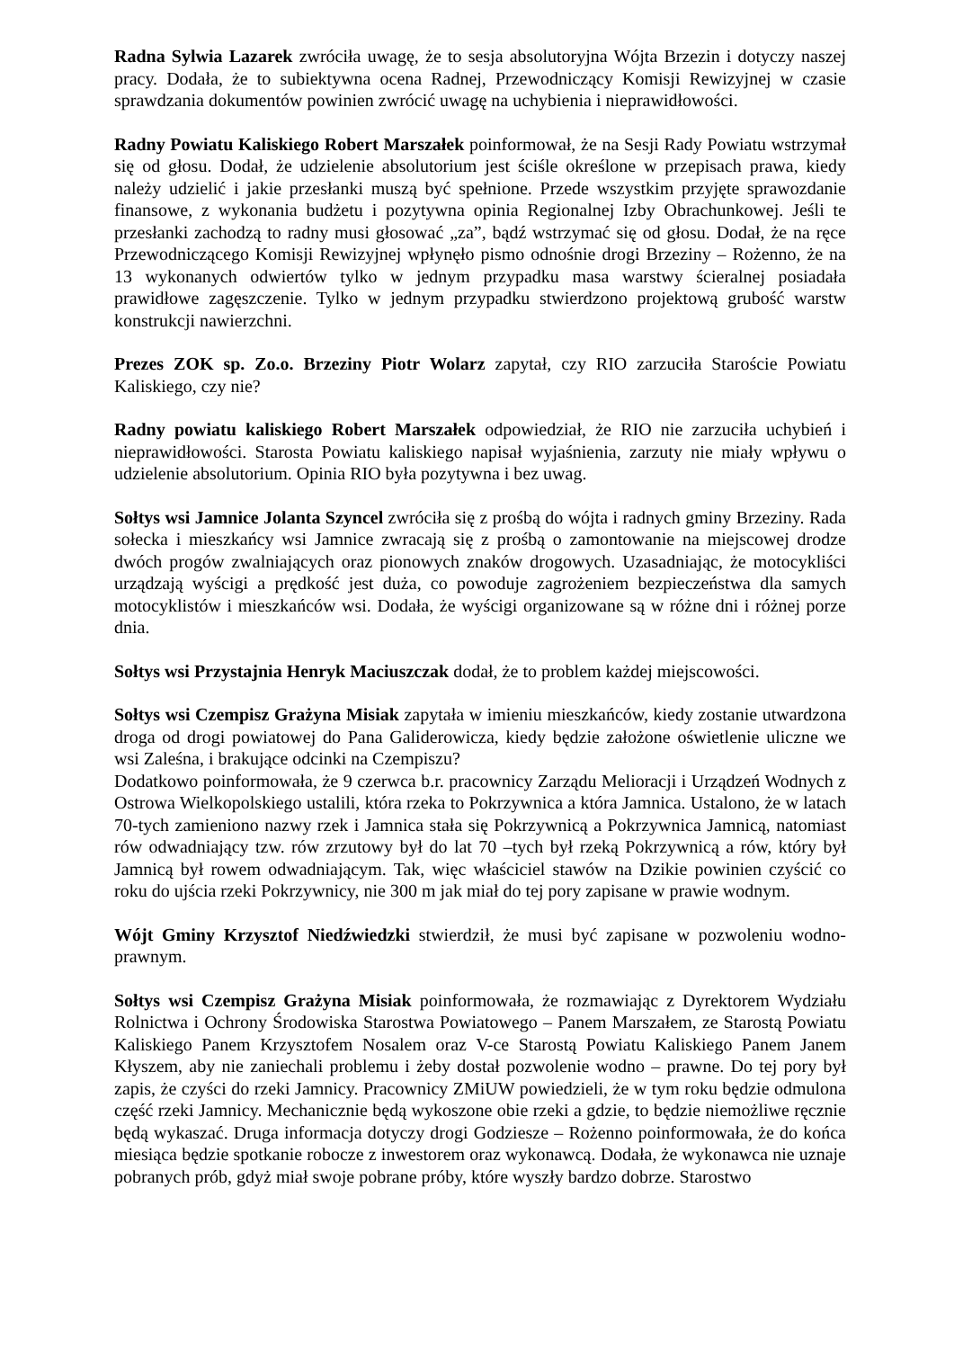Radna Sylwia Lazarek zwróciła uwagę, że to sesja absolutoryjna Wójta Brzezin i dotyczy naszej pracy. Dodała, że to subiektywna ocena Radnej, Przewodniczący Komisji Rewizyjnej w czasie sprawdzania dokumentów powinien zwrócić uwagę na uchybienia i nieprawidłowości.
Radny Powiatu Kaliskiego Robert Marszałek poinformował, że na Sesji Rady Powiatu wstrzymał się od głosu. Dodał, że udzielenie absolutorium jest ściśle określone w przepisach prawa, kiedy należy udzielić i jakie przesłanki muszą być spełnione. Przede wszystkim przyjęte sprawozdanie finansowe, z wykonania budżetu i pozytywna opinia Regionalnej Izby Obrachunkowej. Jeśli te przesłanki zachodzą to radny musi głosować „za”, bądź wstrzymać się od głosu. Dodał, że na ręce Przewodniczącego Komisji Rewizyjnej wpłynęło pismo odnośnie drogi Brzeziny – Rożenno, że na 13 wykonanych odwiertów tylko w jednym przypadku masa warstwy ścieralnej posiadała prawidłowe zagęszczenie. Tylko w jednym przypadku stwierdzono projektową grubość warstw konstrukcji nawierzchni.
Prezes ZOK sp. Zo.o. Brzeziny Piotr Wolarz zapytał, czy RIO zarzuciła Staroście Powiatu Kaliskiego, czy nie?
Radny powiatu kaliskiego Robert Marszałek odpowiedział, że RIO nie zarzuciła uchybień i nieprawidłowości. Starosta Powiatu kaliskiego napisał wyjaśnienia, zarzuty nie miały wpływu o udzielenie absolutorium. Opinia RIO była pozytywna i bez uwag.
Sołtys wsi Jamnice Jolanta Szyncel zwróciła się z prośbą do wójta i radnych gminy Brzeziny. Rada sołecka i mieszkańcy wsi Jamnice zwracają się z prośbą o zamontowanie na miejscowej drodze dwóch progów zwalniających oraz pionowych znaków drogowych. Uzasadniając, że motocykliści urządzają wyścigi a prędkość jest duża, co powoduje zagrożeniem bezpieczeństwa dla samych motocyklistów i mieszkańców wsi. Dodała, że wyścigi organizowane są w różne dni i różnej porze dnia.
Sołtys wsi Przystajnia Henryk Maciuszczak dodał, że to problem każdej miejscowości.
Sołtys wsi Czempisz Grażyna Misiak zapytała w imieniu mieszkańców, kiedy zostanie utwardzona droga od drogi powiatowej do Pana Galiderowicza, kiedy będzie założone oświetlenie uliczne we wsi Zaleśna, i brakujące odcinki na Czempiszu?
Dodatkowo poinformowała, że 9 czerwca b.r. pracownicy Zarządu Melioracji i Urządzeń Wodnych z Ostrowa Wielkopolskiego ustalili, która rzeka to Pokrzywnica a która Jamnica. Ustalono, że w latach 70-tych zamieniono nazwy rzek i Jamnica stała się Pokrzywnicą a Pokrzywnica Jamnicą, natomiast rów odwadniający tzw. rów zrzutowy był do lat 70 –tych był rzeką Pokrzywnicą a rów, który był Jamnicą był rowem odwadniającym. Tak, więc właściciel stawów na Dzikie powinien czyścić co roku do ujścia rzeki Pokrzywnicy, nie 300 m jak miał do tej pory zapisane w prawie wodnym.
Wójt Gminy Krzysztof Niedźwiedzki stwierdził, że musi być zapisane w pozwoleniu wodno- prawnym.
Sołtys wsi Czempisz Grażyna Misiak poinformowała, że rozmawiając z Dyrektorem Wydziału Rolnictwa i Ochrony Środowiska Starostwa Powiatowego – Panem Marszałem, ze Starostą Powiatu Kaliskiego Panem Krzysztofem Nosalem oraz V-ce Starostą Powiatu Kaliskiego Panem Janem Kłyszem, aby nie zaniechali problemu i żeby dostał pozwolenie wodno – prawne. Do tej pory był zapis, że czyści do rzeki Jamnicy. Pracownicy ZMiUW powiedzieli, że w tym roku będzie odmulona część rzeki Jamnicy. Mechanicznie będą wykoszone obie rzeki a gdzie, to będzie niemożliwe ręcznie będą wykaszać. Druga informacja dotyczy drogi Godziesze – Rożenno poinformowała, że do końca miesiąca będzie spotkanie robocze z inwestorem oraz wykonawcą. Dodała, że wykonawca nie uznaje pobranych prób, gdyż miał swoje pobrane próby, które wyszły bardzo dobrze. Starostwo